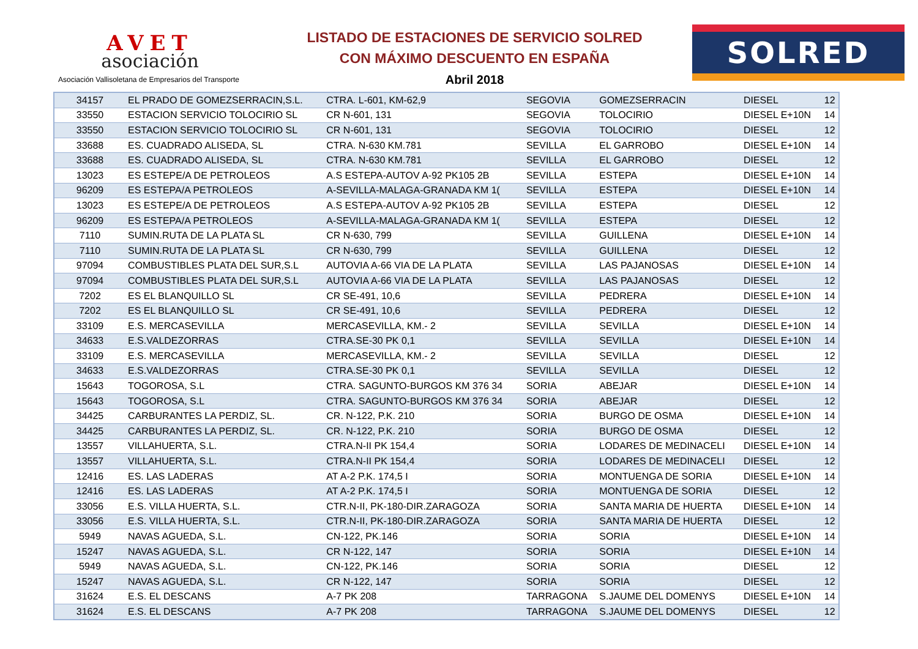AVET
asociación
Asociación Vallisoletana de Empresarios del Transporte
LISTADO DE ESTACIONES DE SERVICIO SOLRED
CON MÁXIMO DESCUENTO EN ESPAÑA
Abril 2018
SOLRED
| 34157 | EL PRADO DE GOMEZSERRACIN,S.L. | CTRA. L-601, KM-62,9 | SEGOVIA | GOMEZSERRACIN | DIESEL | 12 |
| 33550 | ESTACION SERVICIO TOLOCIRIO SL | CR N-601, 131 | SEGOVIA | TOLOCIRIO | DIESEL E+10N | 14 |
| 33550 | ESTACION SERVICIO TOLOCIRIO SL | CR N-601, 131 | SEGOVIA | TOLOCIRIO | DIESEL | 12 |
| 33688 | ES. CUADRADO ALISEDA, SL | CTRA. N-630 KM.781 | SEVILLA | EL GARROBO | DIESEL E+10N | 14 |
| 33688 | ES. CUADRADO ALISEDA, SL | CTRA. N-630 KM.781 | SEVILLA | EL GARROBO | DIESEL | 12 |
| 13023 | ES ESTEPE/A DE PETROLEOS | A.S ESTEPA-AUTOV A-92 PK105 2B | SEVILLA | ESTEPA | DIESEL E+10N | 14 |
| 96209 | ES ESTEPA/A PETROLEOS | A-SEVILLA-MALAGA-GRANADA KM 1( | SEVILLA | ESTEPA | DIESEL E+10N | 14 |
| 13023 | ES ESTEPE/A DE PETROLEOS | A.S ESTEPA-AUTOV A-92 PK105 2B | SEVILLA | ESTEPA | DIESEL | 12 |
| 96209 | ES ESTEPA/A PETROLEOS | A-SEVILLA-MALAGA-GRANADA KM 1( | SEVILLA | ESTEPA | DIESEL | 12 |
| 7110 | SUMIN.RUTA DE LA PLATA SL | CR N-630, 799 | SEVILLA | GUILLENA | DIESEL E+10N | 14 |
| 7110 | SUMIN.RUTA DE LA PLATA SL | CR N-630, 799 | SEVILLA | GUILLENA | DIESEL | 12 |
| 97094 | COMBUSTIBLES PLATA DEL SUR,S.L | AUTOVIA A-66 VIA DE LA PLATA | SEVILLA | LAS PAJANOSAS | DIESEL E+10N | 14 |
| 97094 | COMBUSTIBLES PLATA DEL SUR,S.L | AUTOVIA A-66 VIA DE LA PLATA | SEVILLA | LAS PAJANOSAS | DIESEL | 12 |
| 7202 | ES EL BLANQUILLO SL | CR SE-491, 10,6 | SEVILLA | PEDRERA | DIESEL E+10N | 14 |
| 7202 | ES EL BLANQUILLO SL | CR SE-491, 10,6 | SEVILLA | PEDRERA | DIESEL | 12 |
| 33109 | E.S. MERCASEVILLA | MERCASEVILLA, KM.- 2 | SEVILLA | SEVILLA | DIESEL E+10N | 14 |
| 34633 | E.S.VALDEZORRAS | CTRA.SE-30 PK 0,1 | SEVILLA | SEVILLA | DIESEL E+10N | 14 |
| 33109 | E.S. MERCASEVILLA | MERCASEVILLA, KM.- 2 | SEVILLA | SEVILLA | DIESEL | 12 |
| 34633 | E.S.VALDEZORRAS | CTRA.SE-30 PK 0,1 | SEVILLA | SEVILLA | DIESEL | 12 |
| 15643 | TOGOROSA, S.L | CTRA. SAGUNTO-BURGOS KM 376 34 | SORIA | ABEJAR | DIESEL E+10N | 14 |
| 15643 | TOGOROSA, S.L | CTRA. SAGUNTO-BURGOS KM 376 34 | SORIA | ABEJAR | DIESEL | 12 |
| 34425 | CARBURANTES LA PERDIZ, SL. | CR. N-122, P.K. 210 | SORIA | BURGO DE OSMA | DIESEL E+10N | 14 |
| 34425 | CARBURANTES LA PERDIZ, SL. | CR. N-122, P.K. 210 | SORIA | BURGO DE OSMA | DIESEL | 12 |
| 13557 | VILLAHUERTA, S.L. | CTRA.N-II PK 154,4 | SORIA | LODARES DE MEDINACELI | DIESEL E+10N | 14 |
| 13557 | VILLAHUERTA, S.L. | CTRA.N-II PK 154,4 | SORIA | LODARES DE MEDINACELI | DIESEL | 12 |
| 12416 | ES. LAS LADERAS | AT A-2 P.K. 174,5 I | SORIA | MONTUENGA DE SORIA | DIESEL E+10N | 14 |
| 12416 | ES. LAS LADERAS | AT A-2 P.K. 174,5 I | SORIA | MONTUENGA DE SORIA | DIESEL | 12 |
| 33056 | E.S. VILLA HUERTA, S.L. | CTR.N-II, PK-180-DIR.ZARAGOZA | SORIA | SANTA MARIA DE HUERTA | DIESEL E+10N | 14 |
| 33056 | E.S. VILLA HUERTA, S.L. | CTR.N-II, PK-180-DIR.ZARAGOZA | SORIA | SANTA MARIA DE HUERTA | DIESEL | 12 |
| 5949 | NAVAS AGUEDA, S.L. | CN-122, PK.146 | SORIA | SORIA | DIESEL E+10N | 14 |
| 15247 | NAVAS AGUEDA, S.L. | CR N-122, 147 | SORIA | SORIA | DIESEL E+10N | 14 |
| 5949 | NAVAS AGUEDA, S.L. | CN-122, PK.146 | SORIA | SORIA | DIESEL | 12 |
| 15247 | NAVAS AGUEDA, S.L. | CR N-122, 147 | SORIA | SORIA | DIESEL | 12 |
| 31624 | E.S. EL DESCANS | A-7 PK 208 | TARRAGONA | S.JAUME DEL DOMENYS | DIESEL E+10N | 14 |
| 31624 | E.S. EL DESCANS | A-7 PK 208 | TARRAGONA | S.JAUME DEL DOMENYS | DIESEL | 12 |